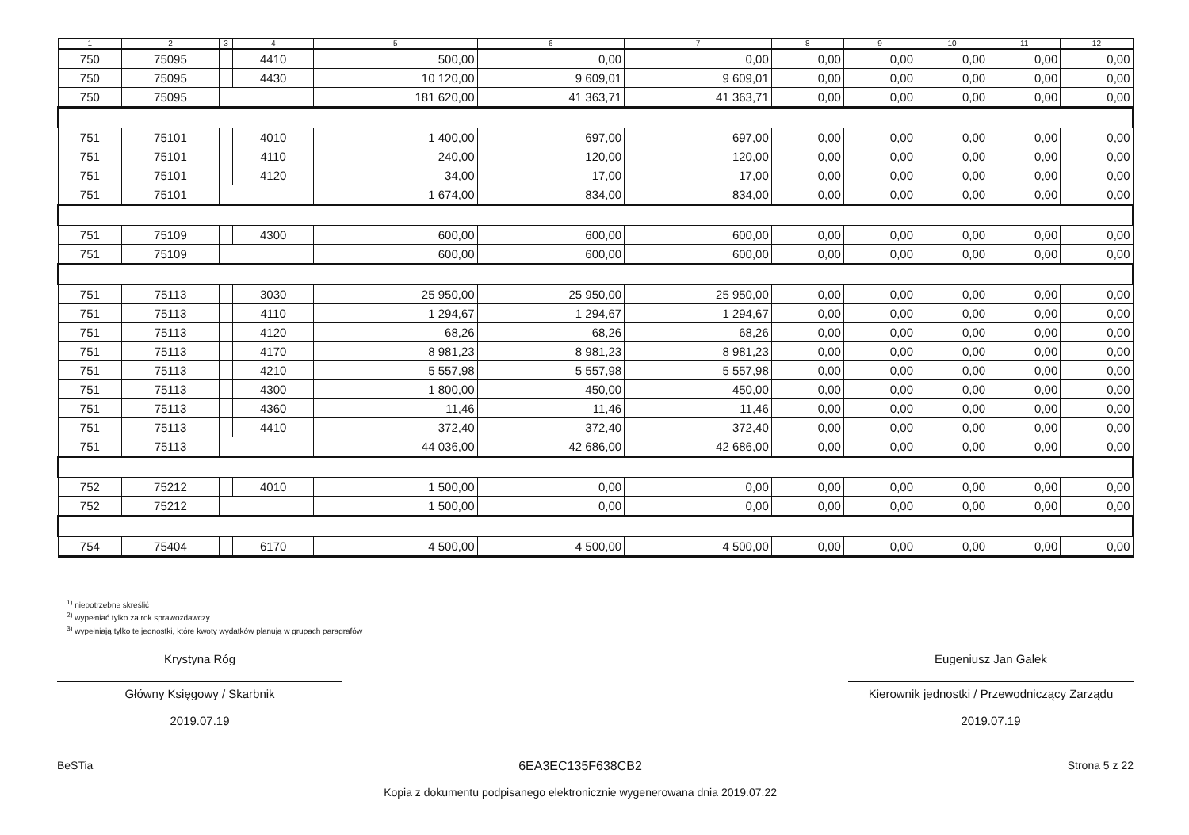| 1 | 2 | 3 | 4 | 5 | 6 | 7 | 8 | 9 | 10 | 11 | 12 |
| --- | --- | --- | --- | --- | --- | --- | --- | --- | --- | --- | --- |
| 750 | 75095 | | 4410 | 500,00 | 0,00 | 0,00 | 0,00 | 0,00 | 0,00 | 0,00 | 0,00 |
| 750 | 75095 | | 4430 | 10 120,00 | 9 609,01 | 9 609,01 | 0,00 | 0,00 | 0,00 | 0,00 | 0,00 |
| 750 | 75095 | | | 181 620,00 | 41 363,71 | 41 363,71 | 0,00 | 0,00 | 0,00 | 0,00 | 0,00 |
| 751 | 75101 | | 4010 | 1 400,00 | 697,00 | 697,00 | 0,00 | 0,00 | 0,00 | 0,00 | 0,00 |
| 751 | 75101 | | 4110 | 240,00 | 120,00 | 120,00 | 0,00 | 0,00 | 0,00 | 0,00 | 0,00 |
| 751 | 75101 | | 4120 | 34,00 | 17,00 | 17,00 | 0,00 | 0,00 | 0,00 | 0,00 | 0,00 |
| 751 | 75101 | | | 1 674,00 | 834,00 | 834,00 | 0,00 | 0,00 | 0,00 | 0,00 | 0,00 |
| 751 | 75109 | | 4300 | 600,00 | 600,00 | 600,00 | 0,00 | 0,00 | 0,00 | 0,00 | 0,00 |
| 751 | 75109 | | | 600,00 | 600,00 | 600,00 | 0,00 | 0,00 | 0,00 | 0,00 | 0,00 |
| 751 | 75113 | | 3030 | 25 950,00 | 25 950,00 | 25 950,00 | 0,00 | 0,00 | 0,00 | 0,00 | 0,00 |
| 751 | 75113 | | 4110 | 1 294,67 | 1 294,67 | 1 294,67 | 0,00 | 0,00 | 0,00 | 0,00 | 0,00 |
| 751 | 75113 | | 4120 | 68,26 | 68,26 | 68,26 | 0,00 | 0,00 | 0,00 | 0,00 | 0,00 |
| 751 | 75113 | | 4170 | 8 981,23 | 8 981,23 | 8 981,23 | 0,00 | 0,00 | 0,00 | 0,00 | 0,00 |
| 751 | 75113 | | 4210 | 5 557,98 | 5 557,98 | 5 557,98 | 0,00 | 0,00 | 0,00 | 0,00 | 0,00 |
| 751 | 75113 | | 4300 | 1 800,00 | 450,00 | 450,00 | 0,00 | 0,00 | 0,00 | 0,00 | 0,00 |
| 751 | 75113 | | 4360 | 11,46 | 11,46 | 11,46 | 0,00 | 0,00 | 0,00 | 0,00 | 0,00 |
| 751 | 75113 | | 4410 | 372,40 | 372,40 | 372,40 | 0,00 | 0,00 | 0,00 | 0,00 | 0,00 |
| 751 | 75113 | | | 44 036,00 | 42 686,00 | 42 686,00 | 0,00 | 0,00 | 0,00 | 0,00 | 0,00 |
| 752 | 75212 | | 4010 | 1 500,00 | 0,00 | 0,00 | 0,00 | 0,00 | 0,00 | 0,00 | 0,00 |
| 752 | 75212 | | | 1 500,00 | 0,00 | 0,00 | 0,00 | 0,00 | 0,00 | 0,00 | 0,00 |
| 754 | 75404 | | 6170 | 4 500,00 | 4 500,00 | 4 500,00 | 0,00 | 0,00 | 0,00 | 0,00 | 0,00 |
<sup>1)</sup> niepotrzebne skreślić
<sup>2)</sup> wypełniać tylko za rok sprawozdawczy
<sup>3)</sup> wypełniają tylko te jednostki, które kwoty wydatków planują w grupach paragrafów
Krystyna Róg
Główny Księgowy / Skarbnik
2019.07.19
Eugeniusz Jan Galek
Kierownik jednostki / Przewodniczący Zarządu
2019.07.19
BeSTia 6EA3EC135F638CB2
Kopia z dokumentu podpisanego elektronicznie wygenerowana dnia 2019.07.22
Strona 5 z 22